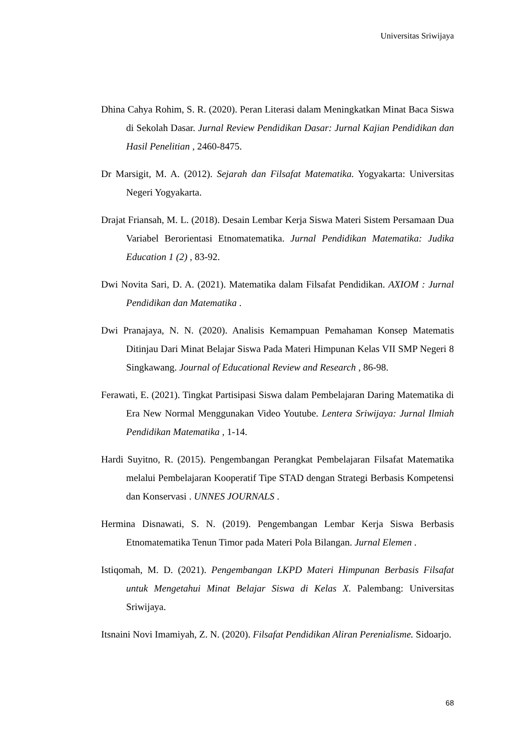Universitas Sriwijaya
Dhina Cahya Rohim, S. R. (2020). Peran Literasi dalam Meningkatkan Minat Baca Siswa di Sekolah Dasar. Jurnal Review Pendidikan Dasar: Jurnal Kajian Pendidikan dan Hasil Penelitian , 2460-8475.
Dr Marsigit, M. A. (2012). Sejarah dan Filsafat Matematika. Yogyakarta: Universitas Negeri Yogyakarta.
Drajat Friansah, M. L. (2018). Desain Lembar Kerja Siswa Materi Sistem Persamaan Dua Variabel Berorientasi Etnomatematika. Jurnal Pendidikan Matematika: Judika Education 1 (2) , 83-92.
Dwi Novita Sari, D. A. (2021). Matematika dalam Filsafat Pendidikan. AXIOM : Jurnal Pendidikan dan Matematika .
Dwi Pranajaya, N. N. (2020). Analisis Kemampuan Pemahaman Konsep Matematis Ditinjau Dari Minat Belajar Siswa Pada Materi Himpunan Kelas VII SMP Negeri 8 Singkawang. Journal of Educational Review and Research , 86-98.
Ferawati, E. (2021). Tingkat Partisipasi Siswa dalam Pembelajaran Daring Matematika di Era New Normal Menggunakan Video Youtube. Lentera Sriwijaya: Jurnal Ilmiah Pendidikan Matematika , 1-14.
Hardi Suyitno, R. (2015). Pengembangan Perangkat Pembelajaran Filsafat Matematika melalui Pembelajaran Kooperatif Tipe STAD dengan Strategi Berbasis Kompetensi dan Konservasi . UNNES JOURNALS .
Hermina Disnawati, S. N. (2019). Pengembangan Lembar Kerja Siswa Berbasis Etnomatematika Tenun Timor pada Materi Pola Bilangan. Jurnal Elemen .
Istiqomah, M. D. (2021). Pengembangan LKPD Materi Himpunan Berbasis Filsafat untuk Mengetahui Minat Belajar Siswa di Kelas X. Palembang: Universitas Sriwijaya.
Itsnaini Novi Imamiyah, Z. N. (2020). Filsafat Pendidikan Aliran Perenialisme. Sidoarjo.
68